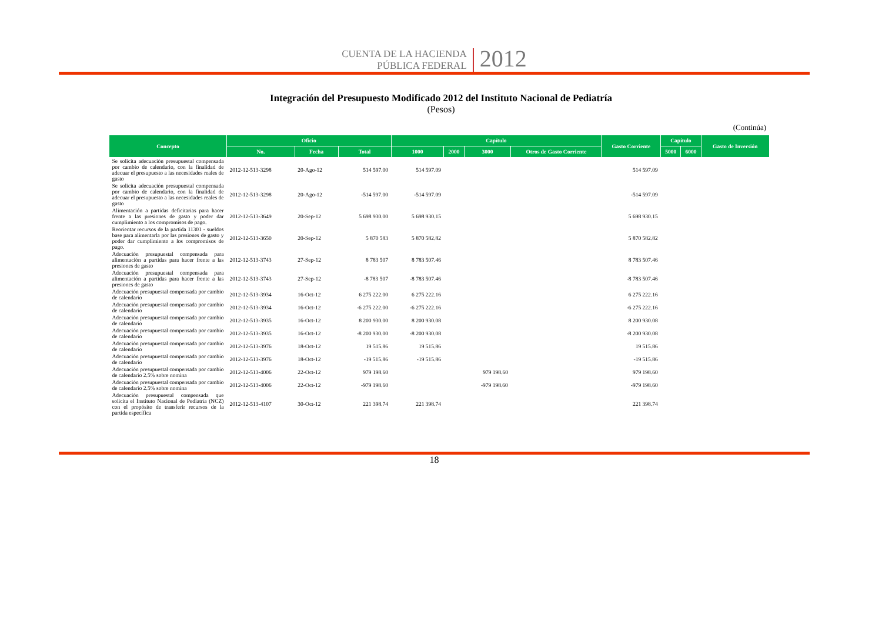CUENTA DE LA HACIENDA
PÚBLICA FEDERAL
2012
Integración del Presupuesto Modificado 2012 del Instituto Nacional de Pediatría
(Pesos)
(Continúa)
| Concepto | Oficio | | | Capítulo | | | | Gasto Corriente | Capítulo | | Gasto de Inversión |
| --- | --- | --- | --- | --- | --- | --- | --- | --- | --- | --- | --- |
| | No. | Fecha | Total | 1000 | 2000 | 3000 | Otros de Gasto Corriente | | 5000 | 6000 | |
| Se solicita adecuación presupuestal compensada por cambio de calendario, con la finalidad de adecuar el presupuesto a las necesidades reales de gasto | 2012-12-513-3298 | 20-Ago-12 | 514 597.00 | 514 597.09 | | | | 514 597.09 | | | |
| Se solicita adecuación presupuestal compensada por cambio de calendario, con la finalidad de adecuar el presupuesto a las necesidades reales de gasto | 2012-12-513-3298 | 20-Ago-12 | -514 597.00 | -514 597.09 | | | | -514 597.09 | | | |
| Alimentación a partidas deficitarias para hacer frente a las presiones de gasto y poder dar cumplimiento a los compromisos de pago. | 2012-12-513-3649 | 20-Sep-12 | 5 698 930.00 | 5 698 930.15 | | | | 5 698 930.15 | | | |
| Reorientar recursos de la partida 11301 - sueldos base para alimentarla por las presiones de gasto y poder dar cumplimiento a los compromisos de pago. | 2012-12-513-3650 | 20-Sep-12 | 5 870 583 | 5 870 582.82 | | | | 5 870 582.82 | | | |
| Adecuación presupuestal compensada para alimentación a partidas para hacer frente a las presiones de gasto | 2012-12-513-3743 | 27-Sep-12 | 8 783 507 | 8 783 507.46 | | | | 8 783 507.46 | | | |
| Adecuación presupuestal compensada para alimentación a partidas para hacer frente a las presiones de gasto | 2012-12-513-3743 | 27-Sep-12 | -8 783 507 | -8 783 507.46 | | | | -8 783 507.46 | | | |
| Adecuación presupuestal compensada por cambio de calendario | 2012-12-513-3934 | 16-Oct-12 | 6 275 222.00 | 6 275 222.16 | | | | 6 275 222.16 | | | |
| Adecuación presupuestal compensada por cambio de calendario | 2012-12-513-3934 | 16-Oct-12 | -6 275 222.00 | -6 275 222.16 | | | | -6 275 222.16 | | | |
| Adecuación presupuestal compensada por cambio de calendario | 2012-12-513-3935 | 16-Oct-12 | 8 200 930.00 | 8 200 930.08 | | | | 8 200 930.08 | | | |
| Adecuación presupuestal compensada por cambio de calendario | 2012-12-513-3935 | 16-Oct-12 | -8 200 930.00 | -8 200 930.08 | | | | -8 200 930.08 | | | |
| Adecuación presupuestal compensada por cambio de calendario | 2012-12-513-3976 | 18-Oct-12 | 19 515.86 | 19 515.86 | | | | 19 515.86 | | | |
| Adecuación presupuestal compensada por cambio de calendario | 2012-12-513-3976 | 18-Oct-12 | -19 515.86 | -19 515.86 | | | | -19 515.86 | | | |
| Adecuación presupuestal compensada por cambio de calendario 2.5% sobre nomina | 2012-12-513-4006 | 22-Oct-12 | 979 198.60 | | | 979 198.60 | | 979 198.60 | | | |
| Adecuación presupuestal compensada por cambio de calendario 2.5% sobre nomina | 2012-12-513-4006 | 22-Oct-12 | -979 198.60 | | | -979 198.60 | | -979 198.60 | | | |
| Adecuación presupuestal compensada que solicita el Instituto Nacional de Pediatría (NCZ) con el propósito de transferir recursos de la partida específica | 2012-12-513-4107 | 30-Oct-12 | 221 398.74 | 221 398.74 | | | | 221 398.74 | | | |
18